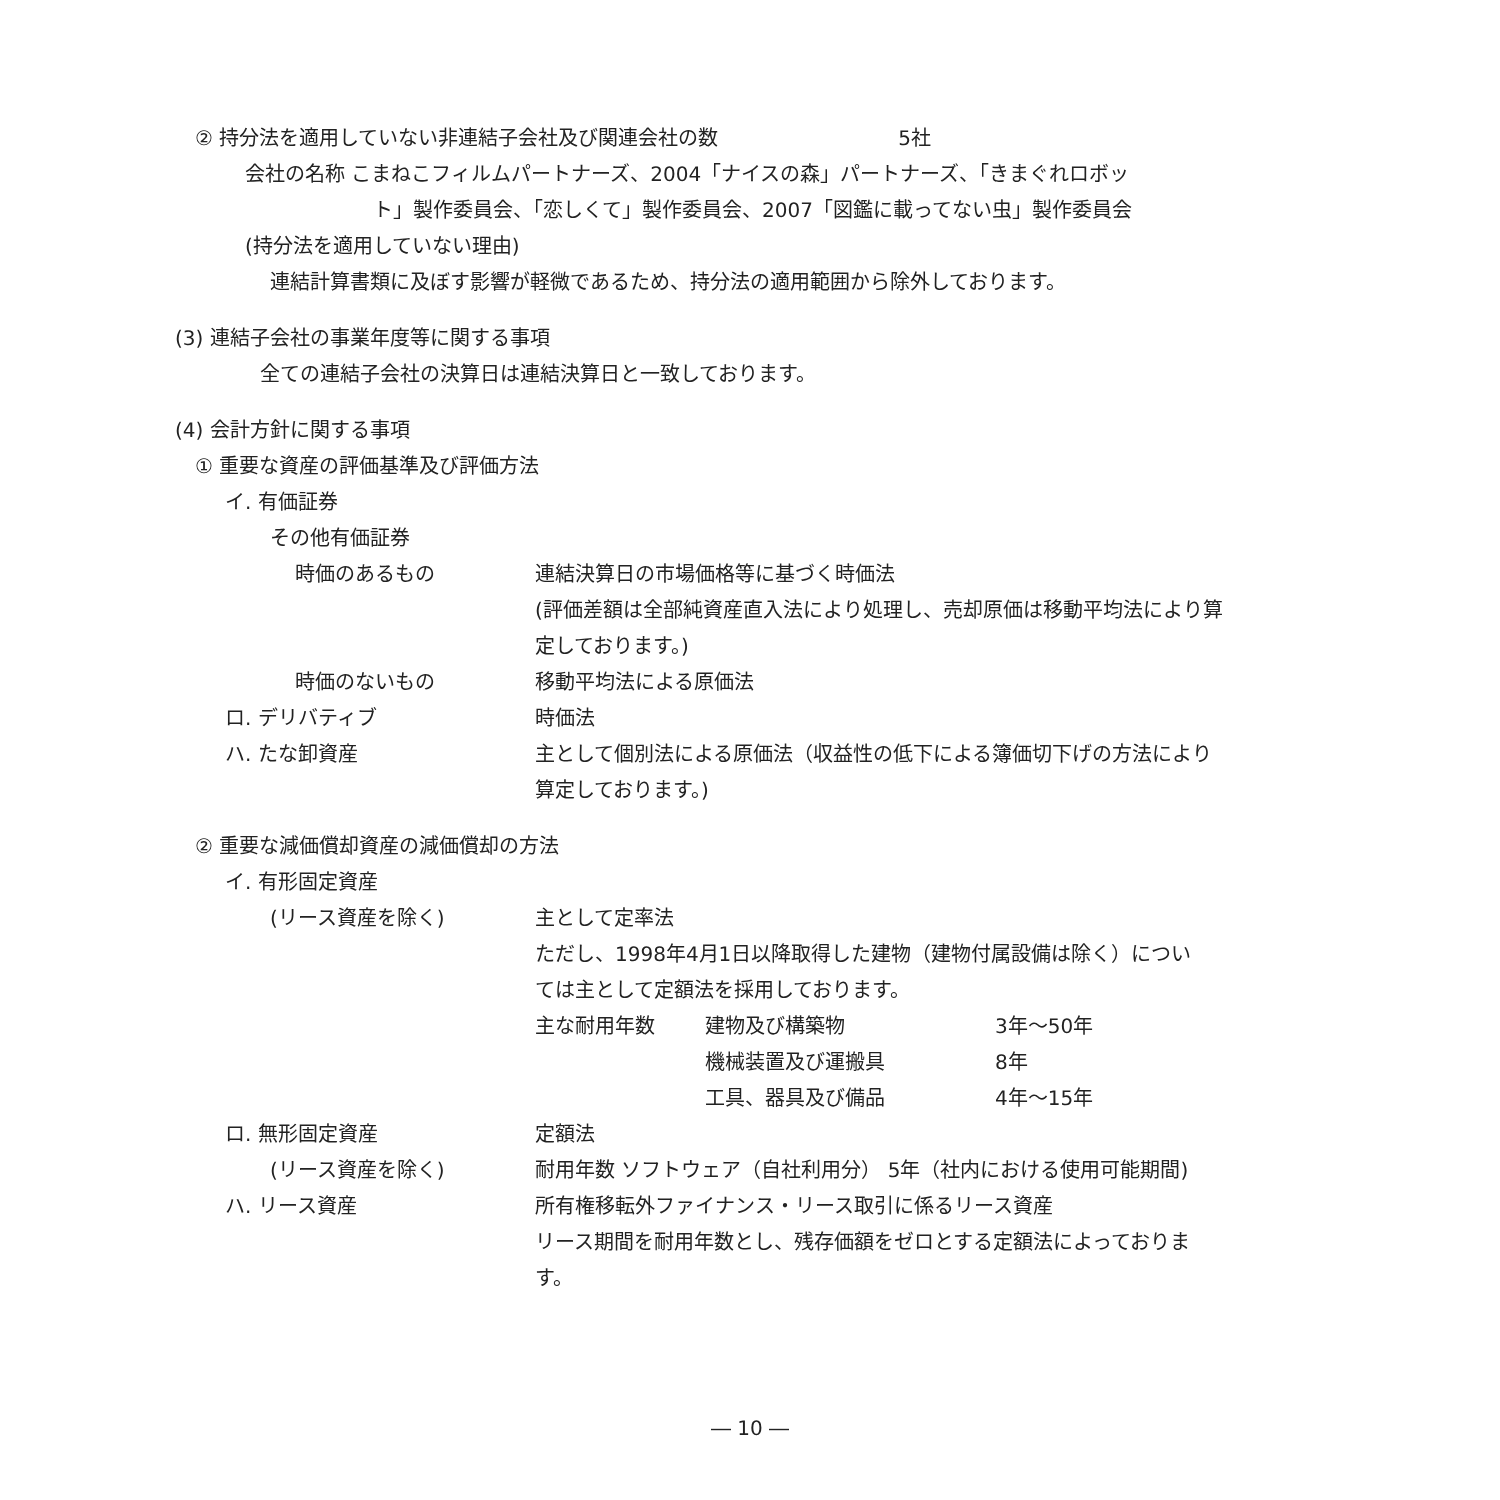② 持分法を適用していない非連結子会社及び関連会社の数 5社
会社の名称 こまねこフィルムパートナーズ、2004「ナイスの森」パートナーズ、「きまぐれロボッ
ト」製作委員会、「恋しくて」製作委員会、2007「図鑑に載ってない虫」製作委員会
(持分法を適用していない理由)
連結計算書類に及ぼす影響が軽微であるため、持分法の適用範囲から除外しております。
(3) 連結子会社の事業年度等に関する事項
全ての連結子会社の決算日は連結決算日と一致しております。
(4) 会計方針に関する事項
① 重要な資産の評価基準及び評価方法
イ. 有価証券
その他有価証券
時価のあるもの 連結決算日の市場価格等に基づく時価法
(評価差額は全部純資産直入法により処理し、売却原価は移動平均法により算
定しております。)
時価のないもの 移動平均法による原価法
ロ. デリバティブ 時価法
ハ. たな卸資産 主として個別法による原価法（収益性の低下による簿価切下げの方法により
算定しております。)
② 重要な減価償却資産の減価償却の方法
イ. 有形固定資産
(リース資産を除く) 主として定率法
ただし、1998年4月1日以降取得した建物（建物付属設備は除く）につい
ては主として定額法を採用しております。
主な耐用年数 建物及び構築物 3年～50年
機械装置及び運搬具 8年
工具、器具及び備品 4年～15年
ロ. 無形固定資産 定額法
(リース資産を除く) 耐用年数 ソフトウェア（自社利用分） 5年（社内における使用可能期間)
ハ. リース資産 所有権移転外ファイナンス・リース取引に係るリース資産
リース期間を耐用年数とし、残存価額をゼロとする定額法によっておりま
す。
― 10 ―